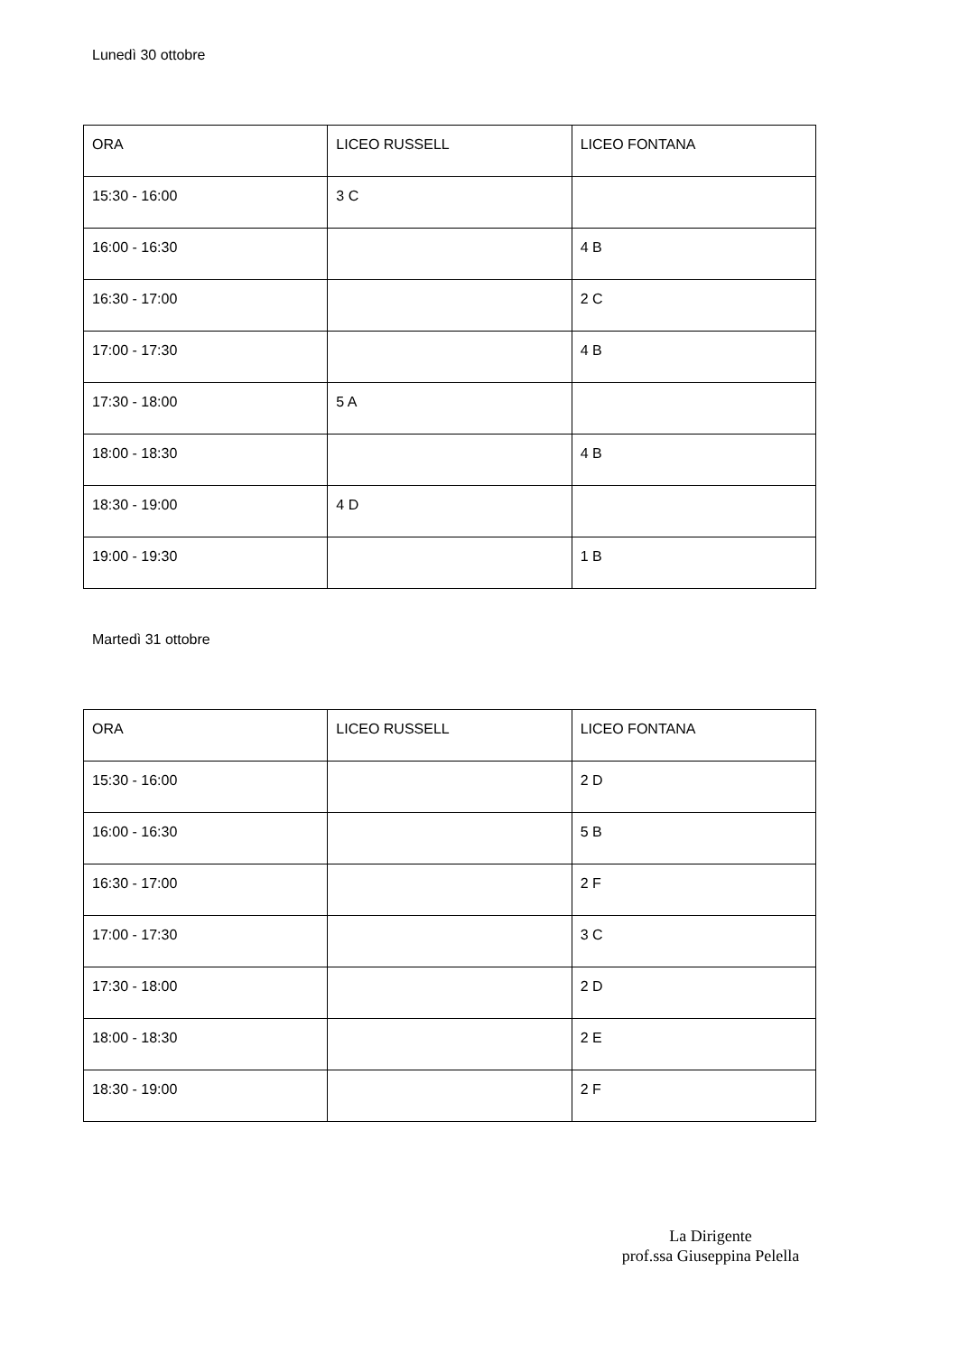Lunedì 30 ottobre
| ORA | LICEO RUSSELL | LICEO FONTANA |
| 15:30 - 16:00 | 3 C | |
| 16:00 - 16:30 | | 4 B |
| 16:30 - 17:00 | | 2 C |
| 17:00 - 17:30 | | 4 B |
| 17:30 - 18:00 | 5 A | |
| 18:00 - 18:30 | | 4 B |
| 18:30 - 19:00 | 4 D | |
| 19:00 - 19:30 | | 1 B |
Martedì 31 ottobre
| ORA | LICEO RUSSELL | LICEO FONTANA |
| 15:30 - 16:00 | | 2 D |
| 16:00 - 16:30 | | 5 B |
| 16:30 - 17:00 | | 2 F |
| 17:00 - 17:30 | | 3 C |
| 17:30 - 18:00 | | 2 D |
| 18:00 - 18:30 | | 2 E |
| 18:30 - 19:00 | | 2 F |
La Dirigente
prof.ssa Giuseppina Pelella